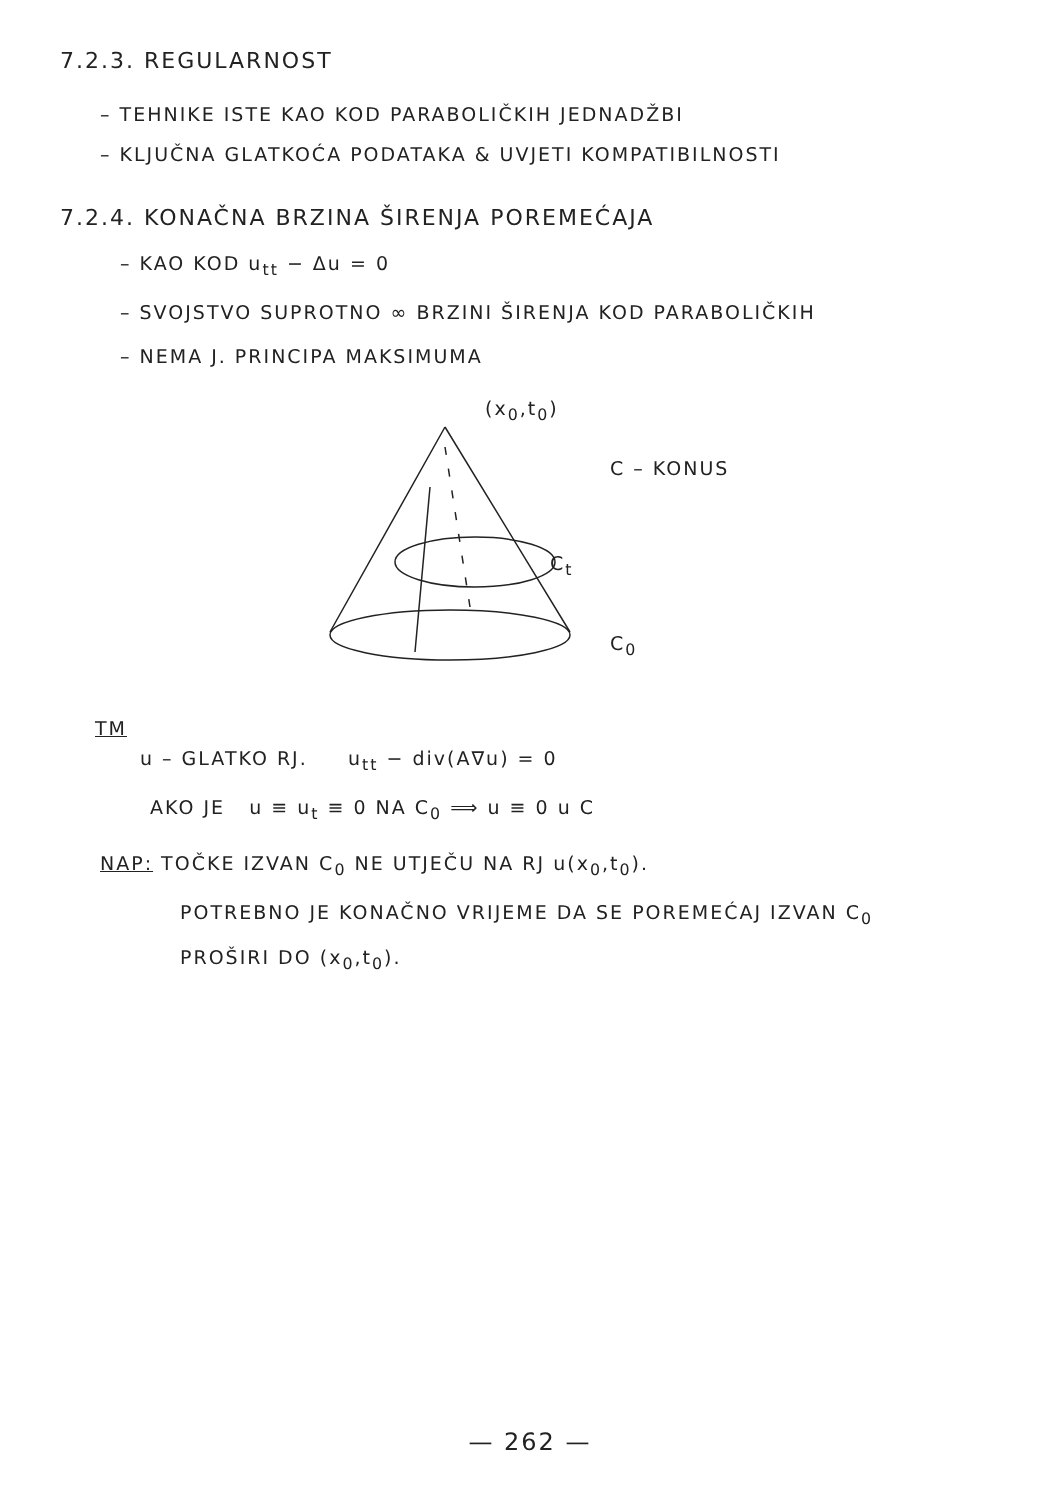7.2.3. REGULARNOST
– TEHNIKE ISTE KAO KOD PARABOLIČKIH JEDNADŽBI
– KLJUČNA GLATKOĆA PODATAKA & UVJETI KOMPATIBILNOSTI
7.2.4. KONAČNA BRZINA ŠIRENJA POREMEĆAJA
– KAO KOD u<sub>tt</sub> − Δu = 0
– SVOJSTVO SUPROTNO ∞ BRZINI ŠIRENJA KOD PARABOLIČKIH
– NEMA J. PRINCIPA MAKSIMUMA
(x<sub>0</sub>,t<sub>0</sub>)
C – KONUS
C<sub>t</sub>
C<sub>0</sub>
TM
u – GLATKO RJ. u<sub>tt</sub> − div(A∇u) = 0
AKO JE u ≡ u<sub>t</sub> ≡ 0 NA C<sub>0</sub> ⟹ u ≡ 0 u C
NAP: TOČKE IZVAN C<sub>0</sub> NE UTJEČU NA RJ u(x<sub>0</sub>,t<sub>0</sub>).
POTREBNO JE KONAČNO VRIJEME DA SE POREMEĆAJ IZVAN C<sub>0</sub>
PROŠIRI DO (x<sub>0</sub>,t<sub>0</sub>).
— 262 —